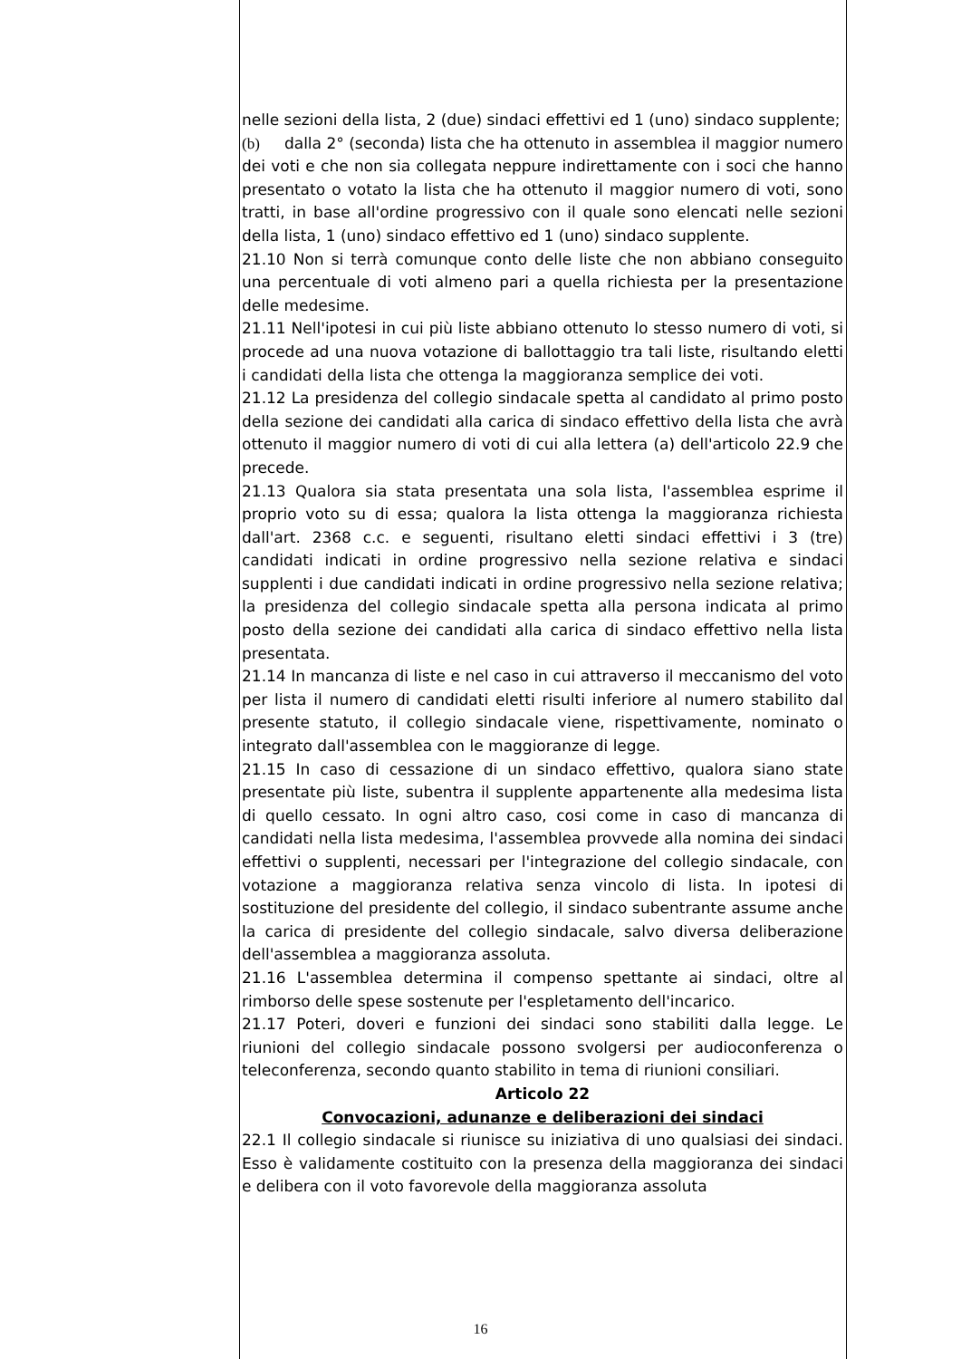nelle sezioni della lista, 2 (due) sindaci effettivi ed 1 (uno) sindaco supplente;
(b) dalla 2° (seconda) lista che ha ottenuto in assemblea il maggior numero dei voti e che non sia collegata neppure indirettamente con i soci che hanno presentato o votato la lista che ha ottenuto il maggior numero di voti, sono tratti, in base all'ordine progressivo con il quale sono elencati nelle sezioni della lista, 1 (uno) sindaco effettivo ed 1 (uno) sindaco supplente.
21.10 Non si terrà comunque conto delle liste che non abbiano conseguito una percentuale di voti almeno pari a quella richiesta per la presentazione delle medesime.
21.11 Nell'ipotesi in cui più liste abbiano ottenuto lo stesso numero di voti, si procede ad una nuova votazione di ballottaggio tra tali liste, risultando eletti i candidati della lista che ottenga la maggioranza semplice dei voti.
21.12 La presidenza del collegio sindacale spetta al candidato al primo posto della sezione dei candidati alla carica di sindaco effettivo della lista che avrà ottenuto il maggior numero di voti di cui alla lettera (a) dell'articolo 22.9 che precede.
21.13 Qualora sia stata presentata una sola lista, l'assemblea esprime il proprio voto su di essa; qualora la lista ottenga la maggioranza richiesta dall'art. 2368 c.c. e seguenti, risultano eletti sindaci effettivi i 3 (tre) candidati indicati in ordine progressivo nella sezione relativa e sindaci supplenti i due candidati indicati in ordine progressivo nella sezione relativa; la presidenza del collegio sindacale spetta alla persona indicata al primo posto della sezione dei candidati alla carica di sindaco effettivo nella lista presentata.
21.14 In mancanza di liste e nel caso in cui attraverso il meccanismo del voto per lista il numero di candidati eletti risulti inferiore al numero stabilito dal presente statuto, il collegio sindacale viene, rispettivamente, nominato o integrato dall'assemblea con le maggioranze di legge.
21.15 In caso di cessazione di un sindaco effettivo, qualora siano state presentate più liste, subentra il supplente appartenente alla medesima lista di quello cessato. In ogni altro caso, cosi come in caso di mancanza di candidati nella lista medesima, l'assemblea provvede alla nomina dei sindaci effettivi o supplenti, necessari per l'integrazione del collegio sindacale, con votazione a maggioranza relativa senza vincolo di lista. In ipotesi di sostituzione del presidente del collegio, il sindaco subentrante assume anche la carica di presidente del collegio sindacale, salvo diversa deliberazione dell'assemblea a maggioranza assoluta.
21.16 L'assemblea determina il compenso spettante ai sindaci, oltre al rimborso delle spese sostenute per l'espletamento dell'incarico.
21.17 Poteri, doveri e funzioni dei sindaci sono stabiliti dalla legge. Le riunioni del collegio sindacale possono svolgersi per audioconferenza o teleconferenza, secondo quanto stabilito in tema di riunioni consiliari.
Articolo 22
Convocazioni, adunanze e deliberazioni dei sindaci
22.1 Il collegio sindacale si riunisce su iniziativa di uno qualsiasi dei sindaci. Esso è validamente costituito con la presenza della maggioranza dei sindaci e delibera con il voto favorevole della maggioranza assoluta
16